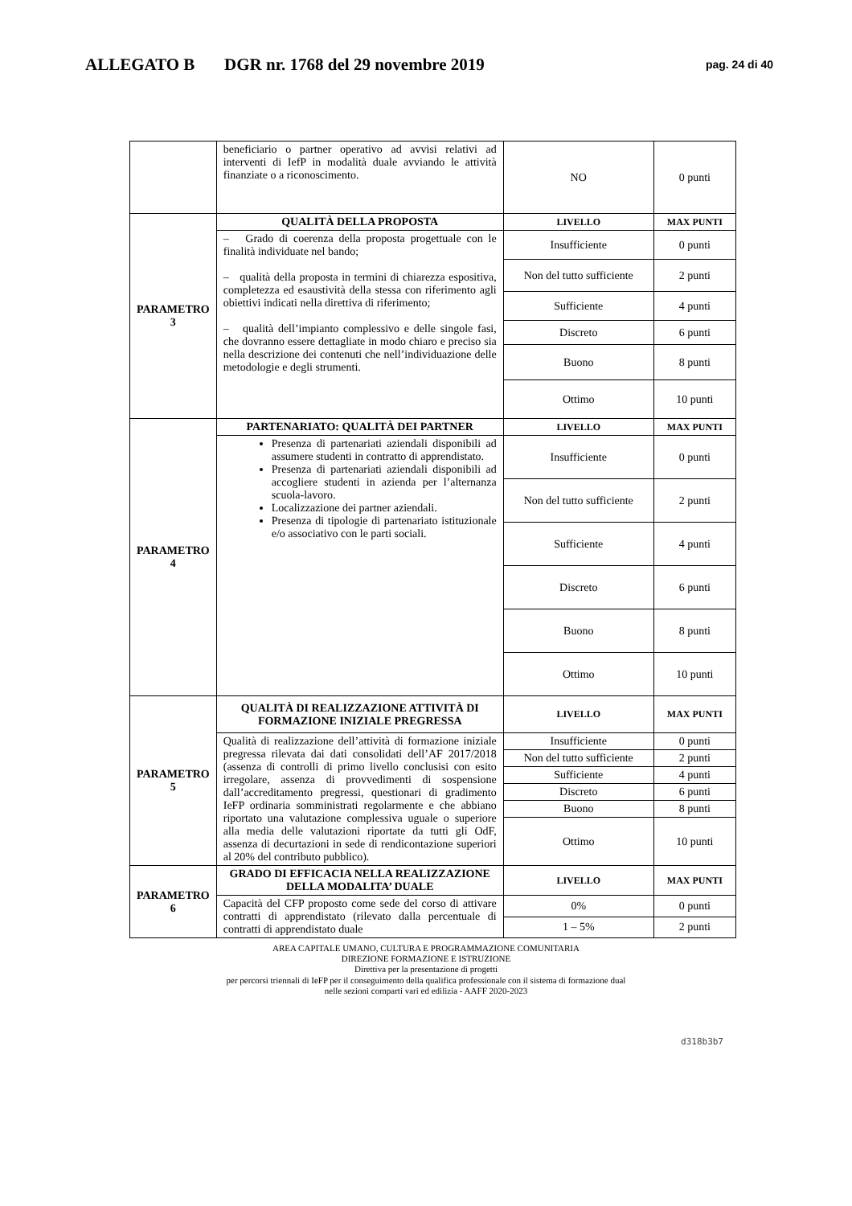ALLEGATO B DGR nr. 1768 del 29 novembre 2019
pag. 24 di 40
| | beneficiario o partner operativo ad avvisi relativi ad interventi di IefP in modalità duale avviando le attività finanziate o a riconoscimento. | NO | 0 punti |
| PARAMETRO 3 | QUALITÀ DELLA PROPOSTA | LIVELLO | MAX PUNTI |
| | – Grado di coerenza della proposta progettuale con le finalità individuate nel bando; – qualità della proposta in termini di chiarezza espositiva, completezza ed esaustività della stessa con riferimento agli obiettivi indicati nella direttiva di riferimento; – qualità dell’impianto complessivo e delle singole fasi, che dovranno essere dettagliate in modo chiaro e preciso sia nella descrizione dei contenuti che nell’individuazione delle metodologie e degli strumenti. | Insufficiente | 0 punti |
| | | Non del tutto sufficiente | 2 punti |
| | | Sufficiente | 4 punti |
| | | Discreto | 6 punti |
| | | Buono | 8 punti |
| | | Ottimo | 10 punti |
| PARAMETRO 4 | PARTENARIATO: QUALITÀ DEI PARTNER | LIVELLO | MAX PUNTI |
| | Presenza di partenariati aziendali disponibili ad assumere studenti in contratto di apprendistato. Presenza di partenariati aziendali disponibili ad accogliere studenti in azienda per l’alternanza scuola-lavoro. Localizzazione dei partner aziendali. Presenza di tipologie di partenariato istituzionale e/o associativo con le parti sociali. | Insufficiente | 0 punti |
| | | Non del tutto sufficiente | 2 punti |
| | | Sufficiente | 4 punti |
| | | Discreto | 6 punti |
| | | Buono | 8 punti |
| | | Ottimo | 10 punti |
| PARAMETRO 5 | QUALITÀ DI REALIZZAZIONE ATTIVITÀ DI FORMAZIONE INIZIALE PREGRESSA | LIVELLO | MAX PUNTI |
| | Qualità di realizzazione dell’attività di formazione iniziale pregressa rilevata dai dati consolidati dell’AF 2017/2018 (assenza di controlli di primo livello conclusisi con esito irregolare, assenza di provvedimenti di sospensione dall’accreditamento pregressi, questionari di gradimento IeFP ordinaria somministrati regolarmente e che abbiano riportato una valutazione complessiva uguale o superiore alla media delle valutazioni riportate da tutti gli OdF, assenza di decurtazioni in sede di rendicontazione superiori al 20% del contributo pubblico). | Insufficiente | 0 punti |
| | | Non del tutto sufficiente | 2 punti |
| | | Sufficiente | 4 punti |
| | | Discreto | 6 punti |
| | | Buono | 8 punti |
| | | Ottimo | 10 punti |
| PARAMETRO 6 | GRADO DI EFFICACIA NELLA REALIZZAZIONE DELLA MODALITA’ DUALE | LIVELLO | MAX PUNTI |
| | Capacità del CFP proposto come sede del corso di attivare contratti di apprendistato (rilevato dalla percentuale di contratti di apprendistato duale | 0% | 0 punti |
| | | 1 – 5% | 2 punti |
AREA CAPITALE UMANO, CULTURA E PROGRAMMAZIONE COMUNITARIA
DIREZIONE FORMAZIONE E ISTRUZIONE
Direttiva per la presentazione di progetti
per percorsi triennali di IeFP per il conseguimento della qualifica professionale con il sistema di formazione dual
nelle sezioni comparti vari ed edilizia - AAFF 2020-2023
d318b3b7